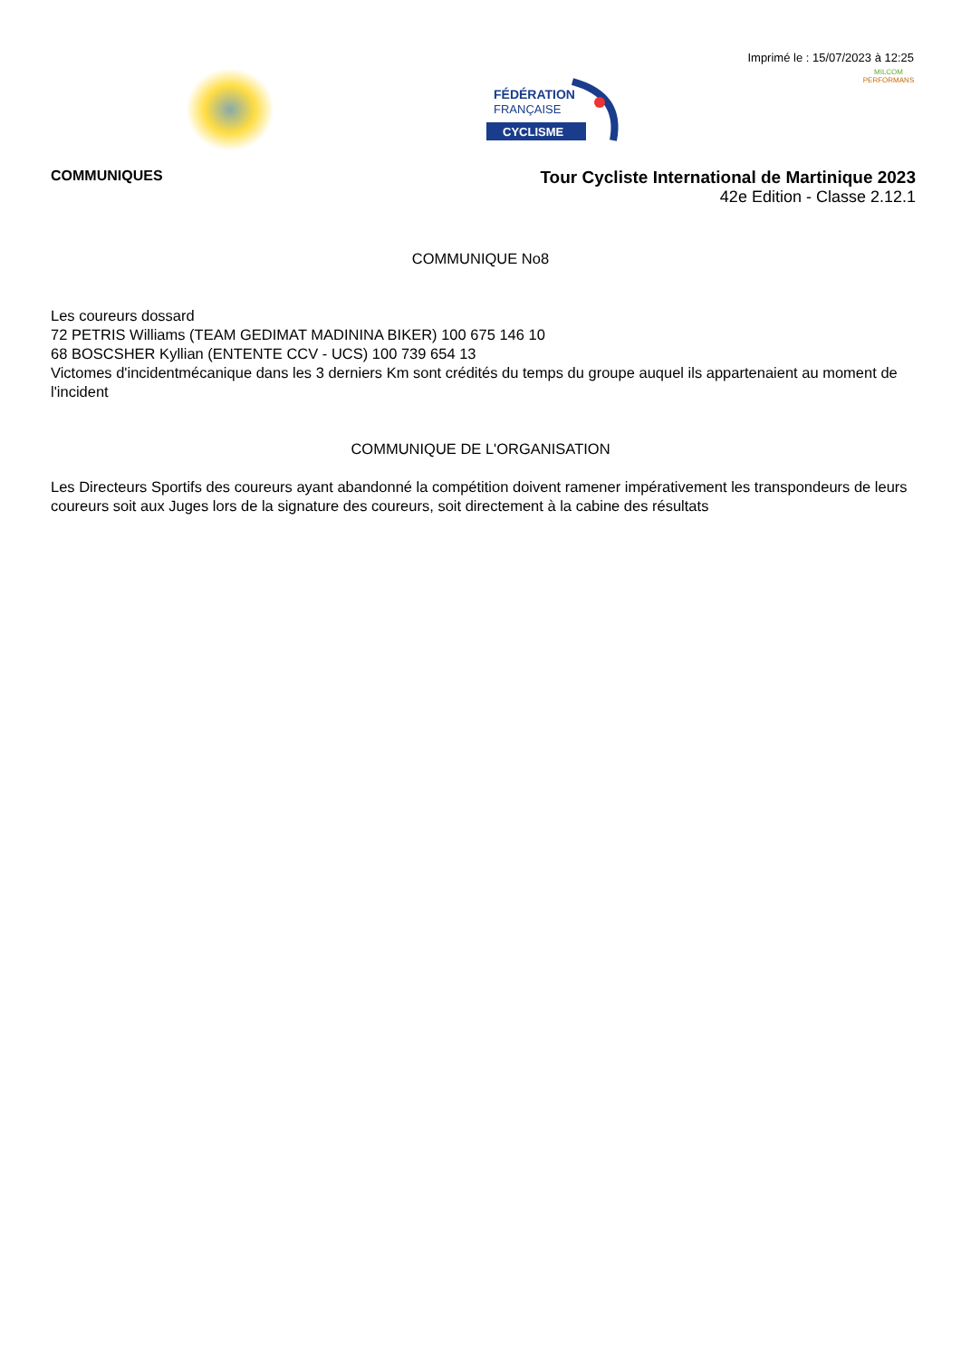Imprimé le : 15/07/2023 à 12:25
FÉDÉRATION
FRANÇAISE
CYCLISME
MILCOM
PERFORMANS
COMMUNIQUES
Tour Cycliste International de Martinique 2023
42e Edition - Classe 2.12.1
COMMUNIQUE No8
Les coureurs dossard
72 PETRIS Williams (TEAM GEDIMAT MADININA BIKER) 100 675 146 10
68 BOSCSHER Kyllian (ENTENTE CCV - UCS) 100 739 654 13
Victomes d'incidentmécanique dans les 3 derniers Km sont crédités du temps du groupe auquel ils appartenaient au moment de l'incident
COMMUNIQUE DE L'ORGANISATION
Les Directeurs Sportifs des coureurs ayant abandonné la compétition doivent ramener impérativement les transpondeurs de leurs coureurs soit aux Juges lors de la signature des coureurs, soit directement à la cabine des résultats